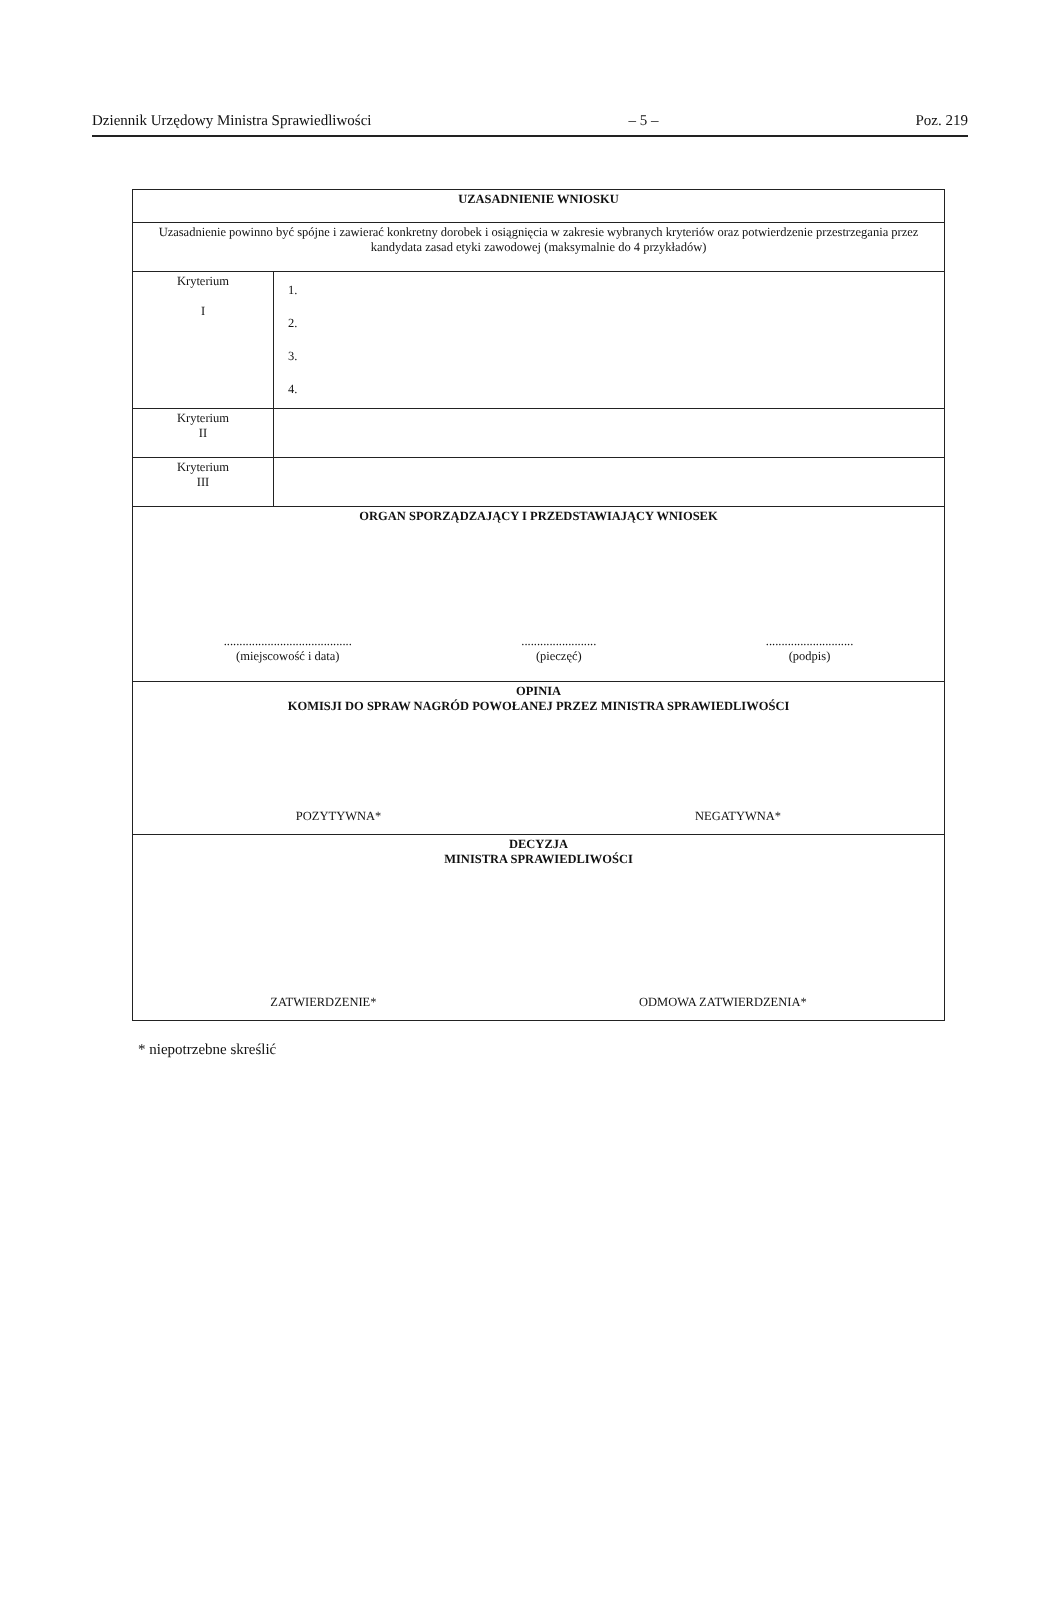Dziennik Urzędowy Ministra Sprawiedliwości – 5 – Poz. 219
| UZASADNIENIE WNIOSKU | |
| Uzasadnienie powinno być spójne i zawierać konkretny dorobek i osiągnięcia w zakresie wybranych kryteriów oraz potwierdzenie przestrzegania przez kandydata zasad etyki zawodowej (maksymalnie do 4 przykładów) | |
| Kryterium I | 1. 2. 3. 4. |
| Kryterium II | |
| Kryterium III | |
| ORGAN SPORZĄDZAJĄCY I PRZEDSTAWIAJĄCY WNIOSEK ......................................... (miejscowość i data) ........................ (pieczęć) ............................ (podpis) | |
| OPINIA KOMISJI DO SPRAW NAGRÓD POWOŁANEJ PRZEZ MINISTRA SPRAWIEDLIWOŚCI POZYTYWNA* NEGATYWNA* | |
| DECYZJA MINISTRA SPRAWIEDLIWOŚCI ZATWIERDZENIE* ODMOWA ZATWIERDZENIA* | |
* niepotrzebne skreślić